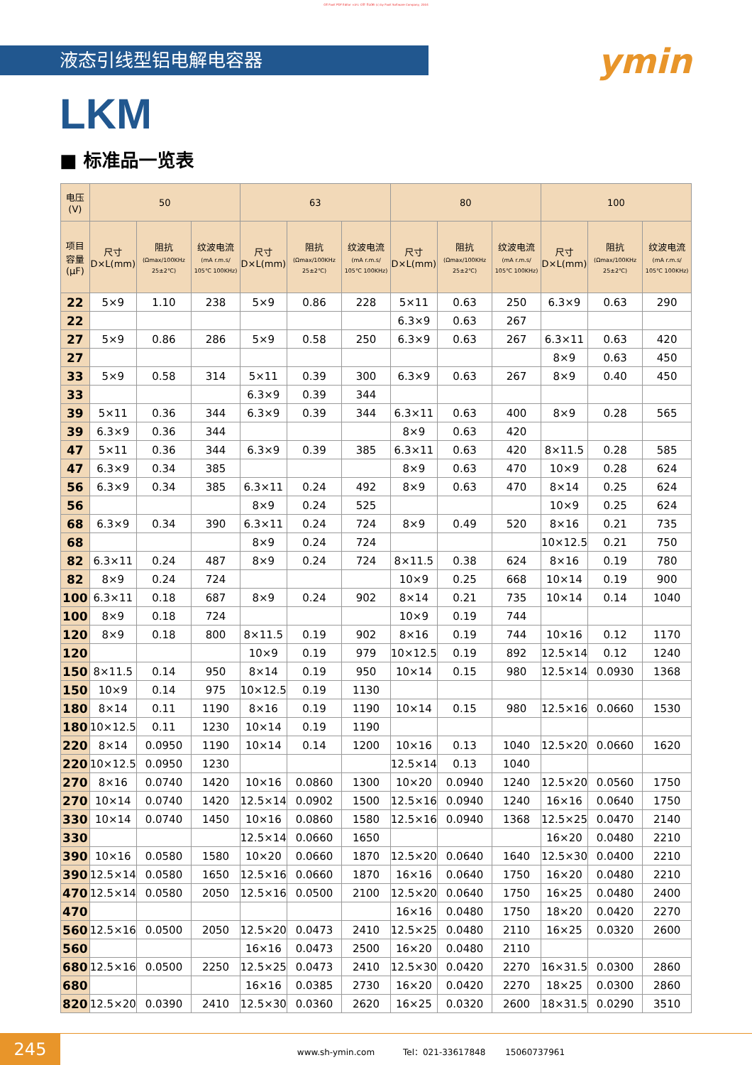ÓÉ Foxit PDF Editor ±à¼­ ©ÏÈ¨ËùÓÐ (c) by Foxit Software Company, 2004
液态引线型铝电解电容器
ymin
LKM
■ 标准品一览表
| 电压(V) | 50 | | | 63 | | | 80 | | | 100 | | |
| --- | --- | --- | --- | --- | --- | --- | --- | --- | --- | --- | --- | --- |
| 项目 容量 (μF) | 尺寸 D×L(mm) | 阻抗 (Ωmax/100KHz 25±2℃) | 纹波电流 (mA r.m.s/ 105℃ 100KHz) | 尺寸 D×L(mm) | 阻抗 (Ωmax/100KHz 25±2℃) | 纹波电流 (mA r.m.s/ 105℃ 100KHz) | 尺寸 D×L(mm) | 阻抗 (Ωmax/100KHz 25±2℃) | 纹波电流 (mA r.m.s/ 105℃ 100KHz) | 尺寸 D×L(mm) | 阻抗 (Ωmax/100KHz 25±2℃) | 纹波电流 (mA r.m.s/ 105℃ 100KHz) |
| 22 | 5×9 | 1.10 | 238 | 5×9 | 0.86 | 228 | 5×11 | 0.63 | 250 | 6.3×9 | 0.63 | 290 |
| 22 | | | | | | | 6.3×9 | 0.63 | 267 | | | |
| 27 | 5×9 | 0.86 | 286 | 5×9 | 0.58 | 250 | 6.3×9 | 0.63 | 267 | 6.3×11 | 0.63 | 420 |
| 27 | | | | | | | | | | 8×9 | 0.63 | 450 |
| 33 | 5×9 | 0.58 | 314 | 5×11 | 0.39 | 300 | 6.3×9 | 0.63 | 267 | 8×9 | 0.40 | 450 |
| 33 | | | | 6.3×9 | 0.39 | 344 | | | | | | |
| 39 | 5×11 | 0.36 | 344 | 6.3×9 | 0.39 | 344 | 6.3×11 | 0.63 | 400 | 8×9 | 0.28 | 565 |
| 39 | 6.3×9 | 0.36 | 344 | | | | 8×9 | 0.63 | 420 | | | |
| 47 | 5×11 | 0.36 | 344 | 6.3×9 | 0.39 | 385 | 6.3×11 | 0.63 | 420 | 8×11.5 | 0.28 | 585 |
| 47 | 6.3×9 | 0.34 | 385 | | | | 8×9 | 0.63 | 470 | 10×9 | 0.28 | 624 |
| 56 | 6.3×9 | 0.34 | 385 | 6.3×11 | 0.24 | 492 | 8×9 | 0.63 | 470 | 8×14 | 0.25 | 624 |
| 56 | | | | 8×9 | 0.24 | 525 | | | | 10×9 | 0.25 | 624 |
| 68 | 6.3×9 | 0.34 | 390 | 6.3×11 | 0.24 | 724 | 8×9 | 0.49 | 520 | 8×16 | 0.21 | 735 |
| 68 | | | | 8×9 | 0.24 | 724 | | | | 10×12.5 | 0.21 | 750 |
| 82 | 6.3×11 | 0.24 | 487 | 8×9 | 0.24 | 724 | 8×11.5 | 0.38 | 624 | 8×16 | 0.19 | 780 |
| 82 | 8×9 | 0.24 | 724 | | | | 10×9 | 0.25 | 668 | 10×14 | 0.19 | 900 |
| 100 | 6.3×11 | 0.18 | 687 | 8×9 | 0.24 | 902 | 8×14 | 0.21 | 735 | 10×14 | 0.14 | 1040 |
| 100 | 8×9 | 0.18 | 724 | | | | 10×9 | 0.19 | 744 | | | |
| 120 | 8×9 | 0.18 | 800 | 8×11.5 | 0.19 | 902 | 8×16 | 0.19 | 744 | 10×16 | 0.12 | 1170 |
| 120 | | | | 10×9 | 0.19 | 979 | 10×12.5 | 0.19 | 892 | 12.5×14 | 0.12 | 1240 |
| 150 | 8×11.5 | 0.14 | 950 | 8×14 | 0.19 | 950 | 10×14 | 0.15 | 980 | 12.5×14 | 0.0930 | 1368 |
| 150 | 10×9 | 0.14 | 975 | 10×12.5 | 0.19 | 1130 | | | | | | |
| 180 | 8×14 | 0.11 | 1190 | 8×16 | 0.19 | 1190 | 10×14 | 0.15 | 980 | 12.5×16 | 0.0660 | 1530 |
| 180 | 10×12.5 | 0.11 | 1230 | 10×14 | 0.19 | 1190 | | | | | | |
| 220 | 8×14 | 0.0950 | 1190 | 10×14 | 0.14 | 1200 | 10×16 | 0.13 | 1040 | 12.5×20 | 0.0660 | 1620 |
| 220 | 10×12.5 | 0.0950 | 1230 | | | | 12.5×14 | 0.13 | 1040 | | | |
| 270 | 8×16 | 0.0740 | 1420 | 10×16 | 0.0860 | 1300 | 10×20 | 0.0940 | 1240 | 12.5×20 | 0.0560 | 1750 |
| 270 | 10×14 | 0.0740 | 1420 | 12.5×14 | 0.0902 | 1500 | 12.5×16 | 0.0940 | 1240 | 16×16 | 0.0640 | 1750 |
| 330 | 10×14 | 0.0740 | 1450 | 10×16 | 0.0860 | 1580 | 12.5×16 | 0.0940 | 1368 | 12.5×25 | 0.0470 | 2140 |
| 330 | | | | 12.5×14 | 0.0660 | 1650 | | | | 16×20 | 0.0480 | 2210 |
| 390 | 10×16 | 0.0580 | 1580 | 10×20 | 0.0660 | 1870 | 12.5×20 | 0.0640 | 1640 | 12.5×30 | 0.0400 | 2210 |
| 390 | 12.5×14 | 0.0580 | 1650 | 12.5×16 | 0.0660 | 1870 | 16×16 | 0.0640 | 1750 | 16×20 | 0.0480 | 2210 |
| 470 | 12.5×14 | 0.0580 | 2050 | 12.5×16 | 0.0500 | 2100 | 12.5×20 | 0.0640 | 1750 | 16×25 | 0.0480 | 2400 |
| 470 | | | | | | | 16×16 | 0.0480 | 1750 | 18×20 | 0.0420 | 2270 |
| 560 | 12.5×16 | 0.0500 | 2050 | 12.5×20 | 0.0473 | 2410 | 12.5×25 | 0.0480 | 2110 | 16×25 | 0.0320 | 2600 |
| 560 | | | | 16×16 | 0.0473 | 2500 | 16×20 | 0.0480 | 2110 | | | |
| 680 | 12.5×16 | 0.0500 | 2250 | 12.5×25 | 0.0473 | 2410 | 12.5×30 | 0.0420 | 2270 | 16×31.5 | 0.0300 | 2860 |
| 680 | | | | 16×16 | 0.0385 | 2730 | 16×20 | 0.0420 | 2270 | 18×25 | 0.0300 | 2860 |
| 820 | 12.5×20 | 0.0390 | 2410 | 12.5×30 | 0.0360 | 2620 | 16×25 | 0.0320 | 2600 | 18×31.5 | 0.0290 | 3510 |
245 www.sh-ymin.com Tel：021-33617848 15060737961